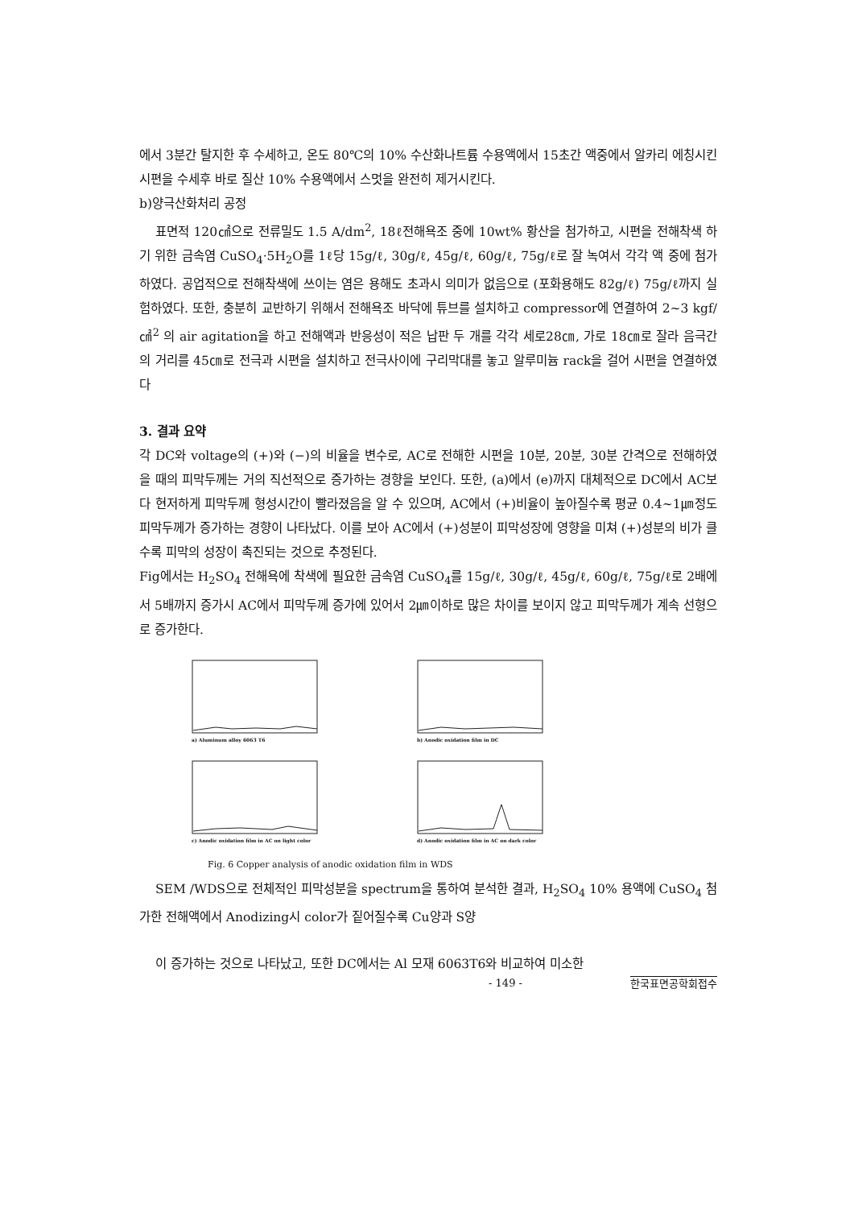에서 3분간 탈지한 후 수세하고, 온도 80℃의 10% 수산화나트륨 수용액에서 15초간 액중에서 알카리 에칭시킨 시편을 수세후 바로 질산 10% 수용액에서 스멋을 완전히 제거시킨다.
b)양극산화처리 공정
표면적 120㎠으로 전류밀도 1.5 A/dm<sup>2</sup>, 18ℓ전해욕조 중에 10wt% 황산을 첨가하고, 시편을 전해착색 하기 위한 금속염 CuSO<sub>4</sub>·5H<sub>2</sub>O를 1ℓ당 15g/ℓ, 30g/ℓ, 45g/ℓ, 60g/ℓ, 75g/ℓ로 잘 녹여서 각각 액 중에 첨가하였다. 공업적으로 전해착색에 쓰이는 염은 용해도 초과시 의미가 없음으로 (포화용해도 82g/ℓ) 75g/ℓ까지 실험하였다. 또한, 충분히 교반하기 위해서 전해욕조 바닥에 튜브를 설치하고 compressor에 연결하여 2~3 kgf/㎠<sup>2</sup> 의 air agitation을 하고 전해액과 반응성이 적은 납판 두 개를 각각 세로28㎝, 가로 18㎝로 잘라 음극간의 거리를 45㎝로 전극과 시편을 설치하고 전극사이에 구리막대를 놓고 알루미늄 rack을 걸어 시편을 연결하였다
3. 결과 요약
각 DC와 voltage의 (+)와 (−)의 비율을 변수로, AC로 전해한 시편을 10분, 20분, 30분 간격으로 전해하였을 때의 피막두께는 거의 직선적으로 증가하는 경향을 보인다. 또한, (a)에서 (e)까지 대체적으로 DC에서 AC보다 현저하게 피막두께 형성시간이 빨라졌음을 알 수 있으며, AC에서 (+)비율이 높아질수록 평균 0.4~1㎛정도 피막두께가 증가하는 경향이 나타났다. 이를 보아 AC에서 (+)성분이 피막성장에 영향을 미쳐 (+)성분의 비가 클수록 피막의 성장이 촉진되는 것으로 추정된다.
Fig에서는 H<sub>2</sub>SO<sub>4</sub> 전해욕에 착색에 필요한 금속염 CuSO<sub>4</sub>를 15g/ℓ, 30g/ℓ, 45g/ℓ, 60g/ℓ, 75g/ℓ로 2배에서 5배까지 증가시 AC에서 피막두께 증가에 있어서 2㎛이하로 많은 차이를 보이지 않고 피막두께가 계속 선형으로 증가한다.
a) Aluminum alloy 6063 T6
b) Anodic oxidation film in DC
c) Anodic oxidation film in AC on light color
d) Anodic oxidation film in AC on dark color
Fig. 6 Copper analysis of anodic oxidation film in WDS
SEM /WDS으로 전체적인 피막성분을 spectrum을 통하여 분석한 결과, H<sub>2</sub>SO<sub>4</sub> 10% 용액에 CuSO<sub>4</sub> 첨가한 전해액에서 Anodizing시 color가 짙어질수록 Cu양과 S양
이 증가하는 것으로 나타났고, 또한 DC에서는 Al 모재 6063T6와 비교하여 미소한
- 149 - 한국표면공학회접수